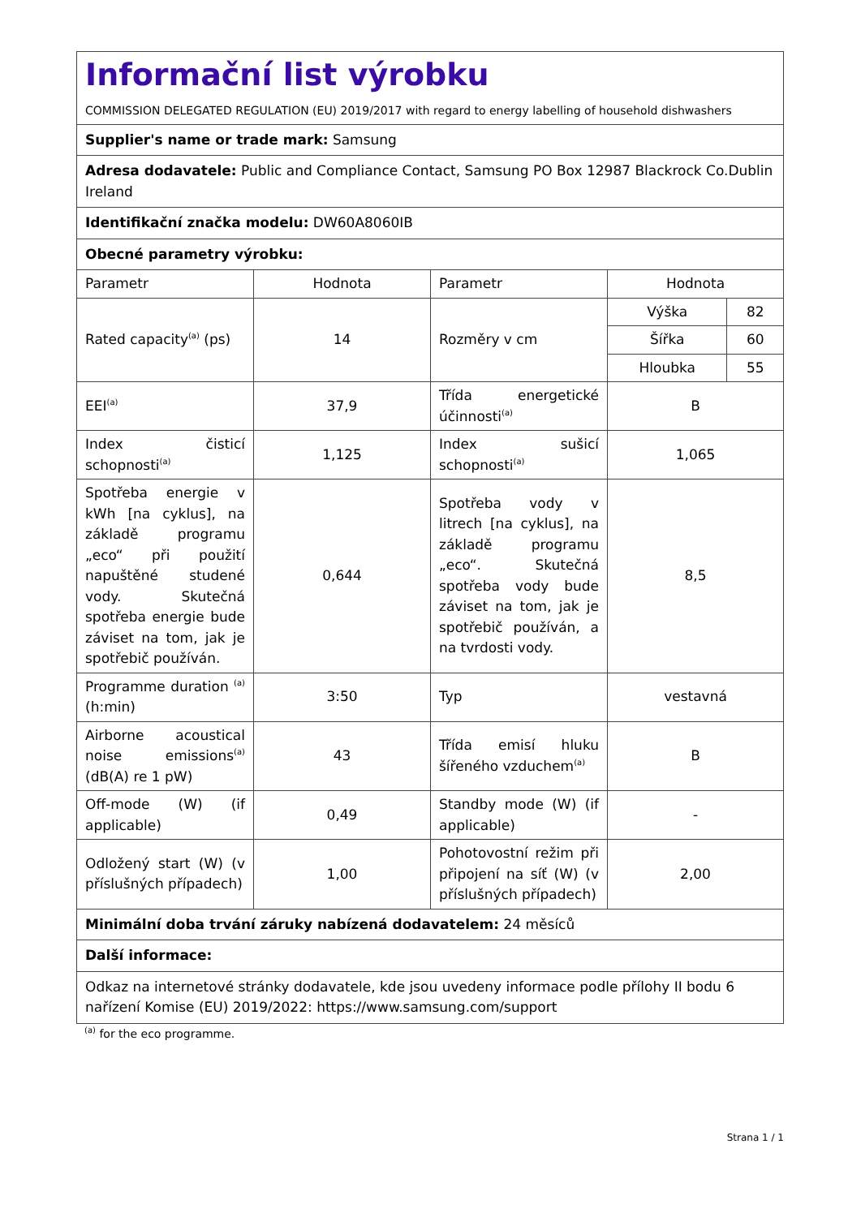| Informační list výrobku COMMISSION DELEGATED REGULATION (EU) 2019/2017 with regard to energy labelling of household dishwashers | | | | |
| Supplier's name or trade mark: Samsung | | | | |
| Adresa dodavatele: Public and Compliance Contact, Samsung PO Box 12987 Blackrock Co.Dublin Ireland | | | | |
| Identifikační značka modelu: DW60A8060IB | | | | |
| Obecné parametry výrobku: | | | | |
| Parametr | Hodnota | Parametr | Hodnota | |
| Rated capacity<sup>(a)</sup> (ps) | 14 | Rozměry v cm | Výška | 82 |
| | | | Šířka | 60 |
| | | | Hloubka | 55 |
| EEI<sup>(a)</sup> | 37,9 | Třída energetické účinnosti<sup>(a)</sup> | B | |
| Index čisticí schopnosti<sup>(a)</sup> | 1,125 | Index sušicí schopnosti<sup>(a)</sup> | 1,065 | |
| Spotřeba energie v kWh [na cyklus], na základě programu „eco“ při použití napuštěné studené vody. Skutečná spotřeba energie bude záviset na tom, jak je spotřebič používán. | 0,644 | Spotřeba vody v litrech [na cyklus], na základě programu „eco“. Skutečná spotřeba vody bude záviset na tom, jak je spotřebič používán, a na tvrdosti vody. | 8,5 | |
| Programme duration <sup>(a)</sup> (h:min) | 3:50 | Typ | vestavná | |
| Airborne acoustical noise emissions<sup>(a)</sup> (dB(A) re 1 pW) | 43 | Třída emisí hluku šířeného vzduchem<sup>(a)</sup> | B | |
| Off-mode (W) (if applicable) | 0,49 | Standby mode (W) (if applicable) | - | |
| Odložený start (W) (v příslušných případech) | 1,00 | Pohotovostní režim při připojení na síť (W) (v příslušných případech) | 2,00 | |
| Minimální doba trvání záruky nabízená dodavatelem: 24 měsíců | | | | |
| Další informace: | | | | |
| Odkaz na internetové stránky dodavatele, kde jsou uvedeny informace podle přílohy II bodu 6 nařízení Komise (EU) 2019/2022: https://www.samsung.com/support | | | | |
<sup>(a)</sup> for the eco programme.
Strana 1 / 1